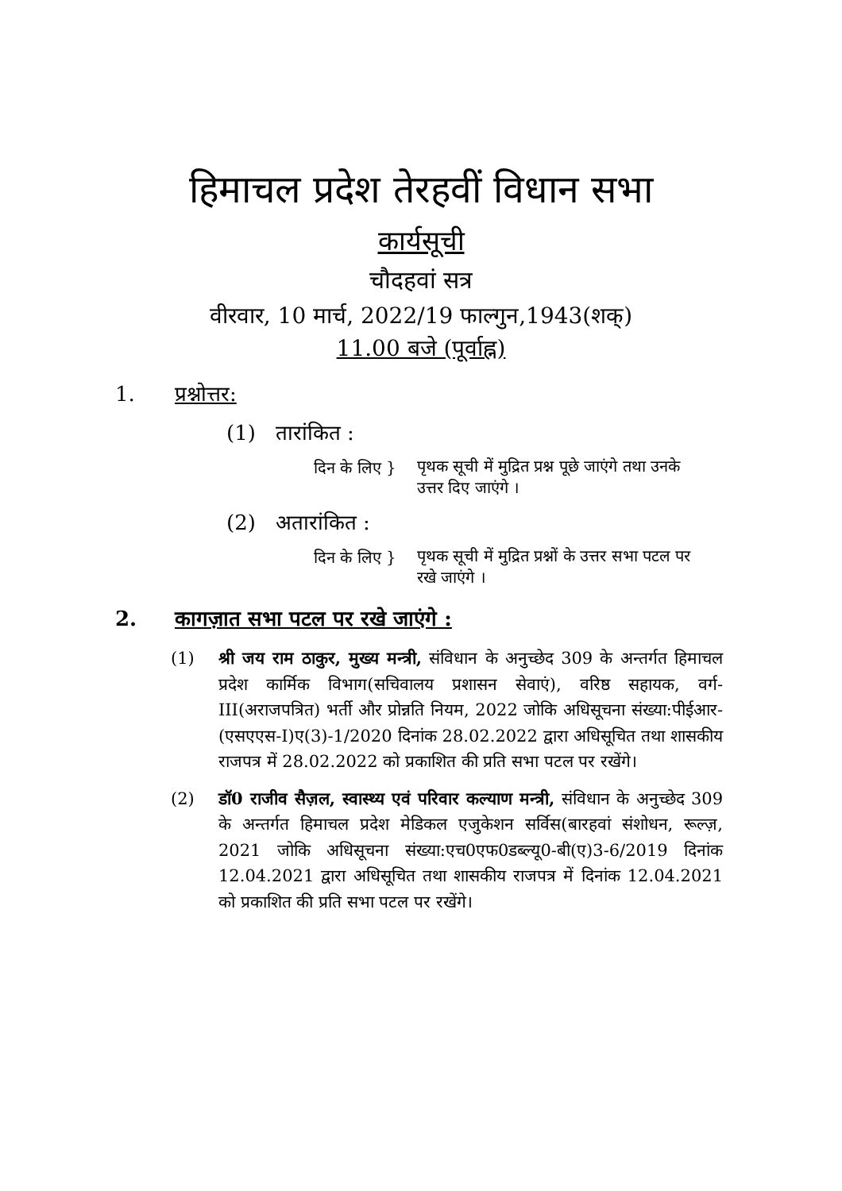हिमाचल प्रदेश तेरहवीं विधान सभा
कार्यसूची
चौदहवां सत्र
वीरवार, 10 मार्च, 2022/19 फाल्गुन,1943(शक्)
11.00 बजे (पूर्वाह्न)
1. प्रश्नोत्तर:
(1) तारांकित :
दिन के लिए } पृथक सूची में मुद्रित प्रश्न पूछे जाएंगे तथा उनके उत्तर दिए जाएंगे ।
(2) अतारांकित :
दिन के लिए } पृथक सूची में मुद्रित प्रश्नों के उत्तर सभा पटल पर रखे जाएंगे ।
2. कागज़ात सभा पटल पर रखे जाएंगे :
(1) श्री जय राम ठाकुर, मुख्य मन्त्री, संविधान के अनुच्छेद 309 के अन्तर्गत हिमाचल प्रदेश कार्मिक विभाग(सचिवालय प्रशासन सेवाएं), वरिष्ठ सहायक, वर्ग-III(अराजपत्रित) भर्ती और प्रोन्नति नियम, 2022 जोकि अधिसूचना संख्या:पीईआर-(एसएएस-I)ए(3)-1/2020 दिनांक 28.02.2022 द्वारा अधिसूचित तथा शासकीय राजपत्र में 28.02.2022 को प्रकाशित की प्रति सभा पटल पर रखेंगे।
(2) डॉ0 राजीव सैज़ल, स्वास्थ्य एवं परिवार कल्याण मन्त्री, संविधान के अनुच्छेद 309 के अन्तर्गत हिमाचल प्रदेश मेडिकल एजुकेशन सर्विस(बारहवां संशोधन, रूल्ज़, 2021 जोकि अधिसूचना संख्या:एच0एफ0डब्ल्यू0-बी(ए)3-6/2019 दिनांक 12.04.2021 द्वारा अधिसूचित तथा शासकीय राजपत्र में दिनांक 12.04.2021 को प्रकाशित की प्रति सभा पटल पर रखेंगे।